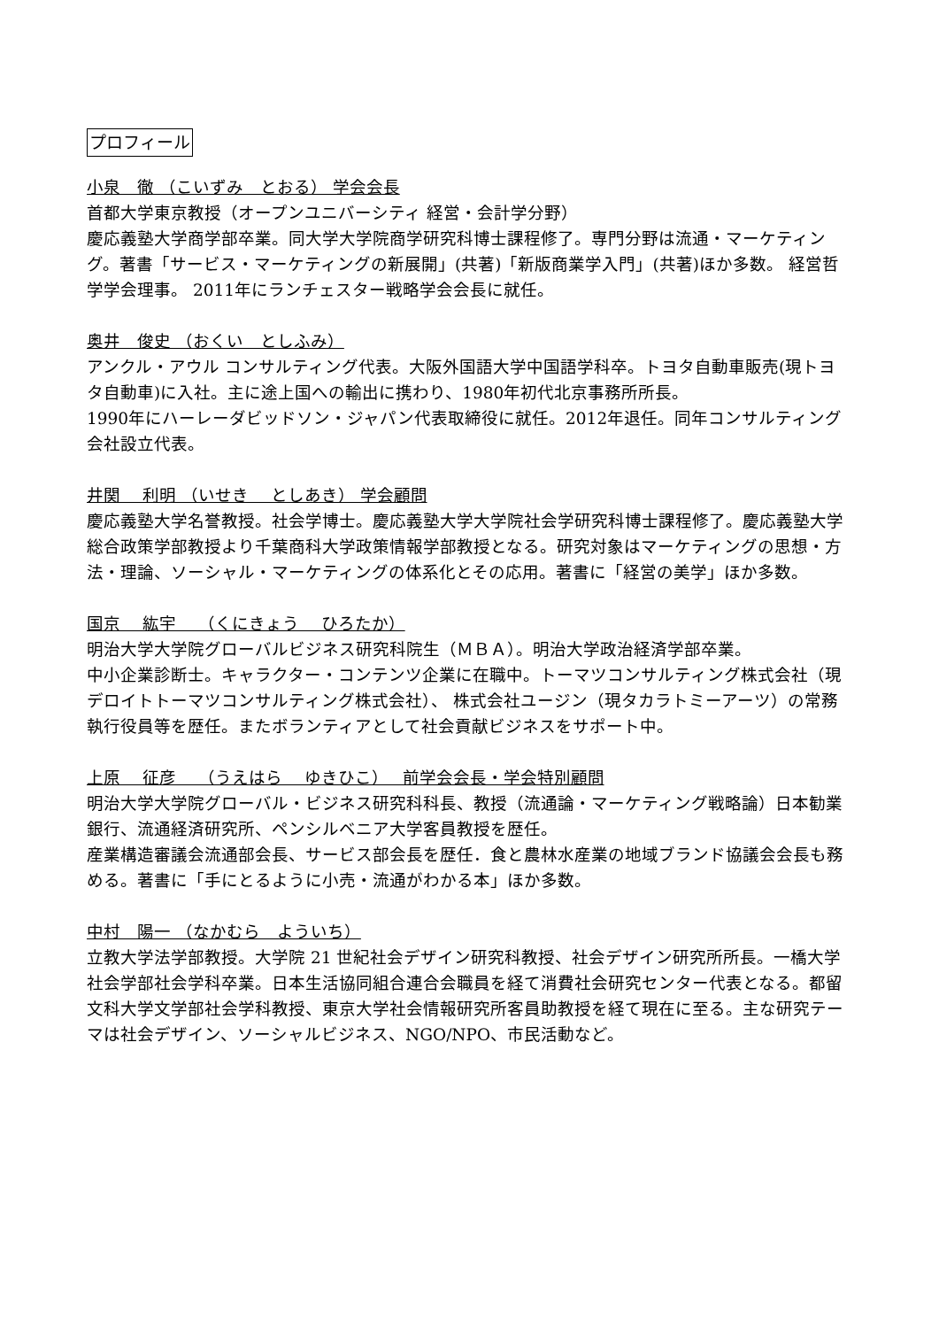プロフィール
小泉　徹 （こいずみ　とおる） 学会会長
首都大学東京教授（オープンユニバーシティ 経営・会計学分野）
慶応義塾大学商学部卒業。同大学大学院商学研究科博士課程修了。専門分野は流通・マーケティング。著書「サービス・マーケティングの新展開」(共著)「新版商業学入門」(共著)ほか多数。 経営哲学学会理事。 2011年にランチェスター戦略学会会長に就任。
奥井　俊史 （おくい　としふみ）
アンクル・アウル コンサルティング代表。大阪外国語大学中国語学科卒。トヨタ自動車販売(現トヨタ自動車)に入社。主に途上国への輸出に携わり、1980年初代北京事務所所長。
1990年にハーレーダビッドソン・ジャパン代表取締役に就任。2012年退任。同年コンサルティング会社設立代表。
井関　 利明 （いせき　 としあき） 学会顧問
慶応義塾大学名誉教授。社会学博士。慶応義塾大学大学院社会学研究科博士課程修了。慶応義塾大学総合政策学部教授より千葉商科大学政策情報学部教授となる。研究対象はマーケティングの思想・方法・理論、ソーシャル・マーケティングの体系化とその応用。著書に「経営の美学」ほか多数。
国京　 紘宇　 （くにきょう　 ひろたか）
明治大学大学院グローバルビジネス研究科院生（ＭＢＡ）。明治大学政治経済学部卒業。
中小企業診断士。キャラクター・コンテンツ企業に在職中。トーマツコンサルティング株式会社（現デロイトトーマツコンサルティング株式会社）、 株式会社ユージン（現タカラトミーアーツ）の常務執行役員等を歴任。またボランティアとして社会貢献ビジネスをサポート中。
上原　 征彦　 （うえはら　 ゆきひこ）　 前学会会長・学会特別顧問
明治大学大学院グローバル・ビジネス研究科科長、教授（流通論・マーケティング戦略論）日本勧業銀行、流通経済研究所、ペンシルベニア大学客員教授を歴任。
産業構造審議会流通部会長、サービス部会長を歴任．食と農林水産業の地域ブランド協議会会長も務める。著書に「手にとるように小売・流通がわかる本」ほか多数。
中村　陽一 （なかむら　よういち）
立教大学法学部教授。大学院 21 世紀社会デザイン研究科教授、社会デザイン研究所所長。一橋大学社会学部社会学科卒業。日本生活協同組合連合会職員を経て消費社会研究センター代表となる。都留文科大学文学部社会学科教授、東京大学社会情報研究所客員助教授を経て現在に至る。主な研究テーマは社会デザイン、ソーシャルビジネス、NGO/NPO、市民活動など。